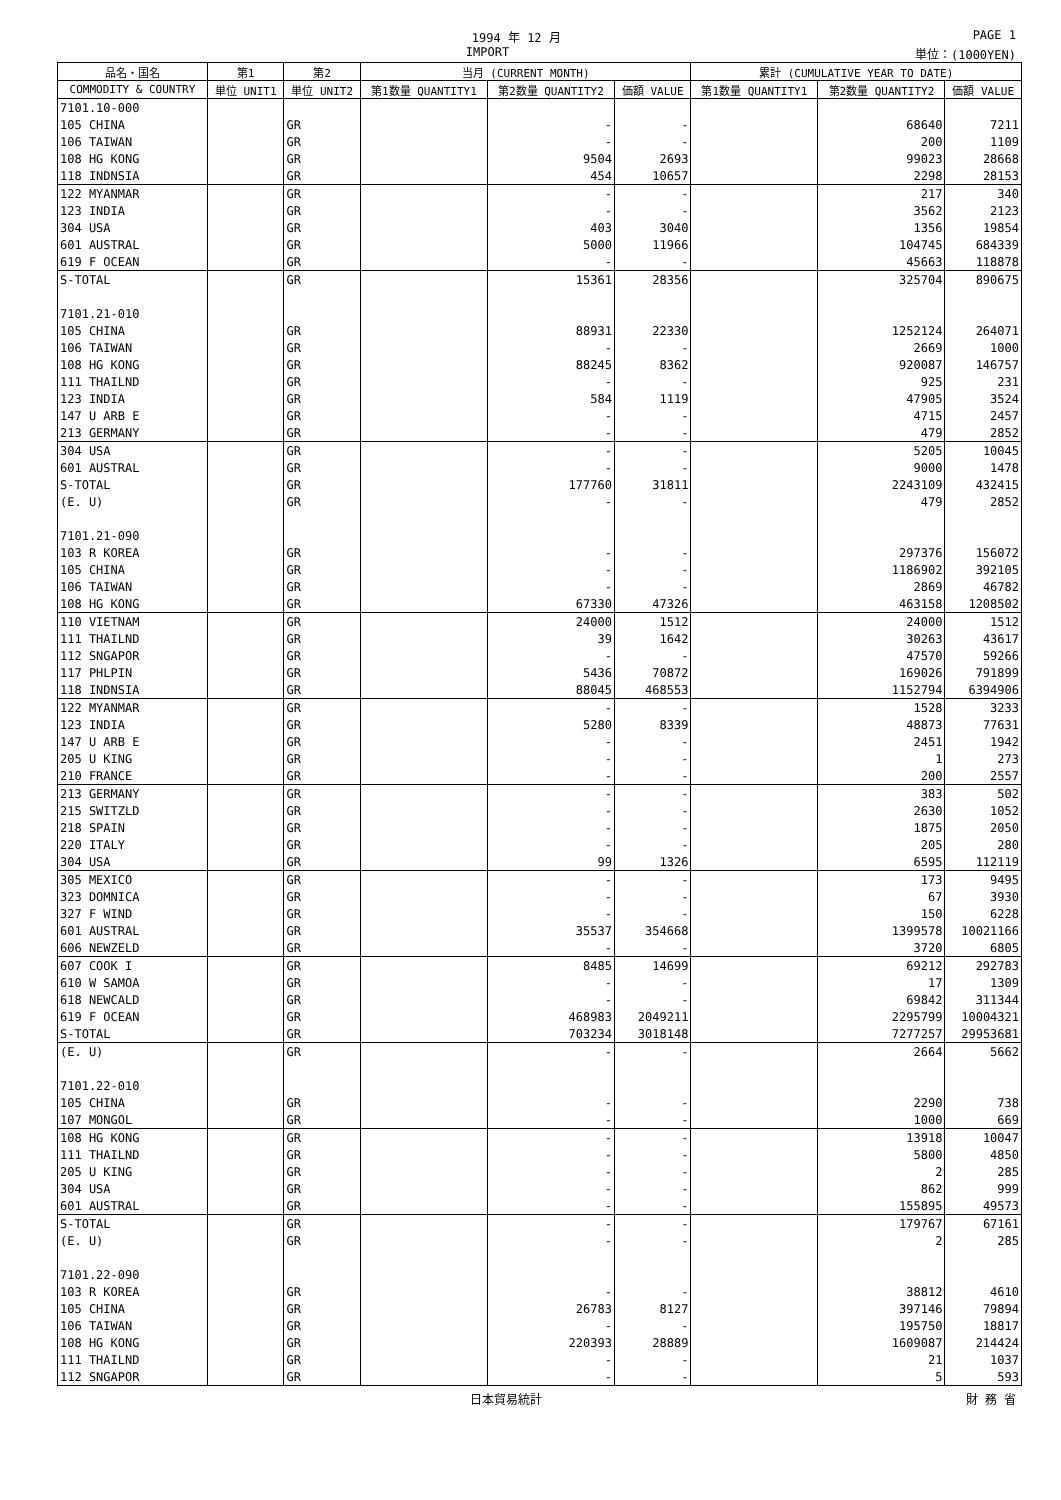1994 年 12 月 PAGE 1
IMPORT 単位：(1000YEN)
| 品名・国名 | 第1 | 第2 | 当月 (CURRENT MONTH) | | | 累計 (CUMULATIVE YEAR TO DATE) | | |
| --- | --- | --- | --- | --- | --- | --- | --- | --- |
| COMMODITY & COUNTRY | 単位 UNIT1 | 単位 UNIT2 | 第1数量 QUANTITY1 | 第2数量 QUANTITY2 | 価額 VALUE | 第1数量 QUANTITY1 | 第2数量 QUANTITY2 | 価額 VALUE |
| 7101.10-000 | | | | | | | | |
| 105 CHINA | | GR | | - | - | | 68640 | 7211 |
| 106 TAIWAN | | GR | | - | - | | 200 | 1109 |
| 108 HG KONG | | GR | | 9504 | 2693 | | 99023 | 28668 |
| 118 INDNSIA | | GR | | 454 | 10657 | | 2298 | 28153 |
| 122 MYANMAR | | GR | | - | - | | 217 | 340 |
| 123 INDIA | | GR | | - | - | | 3562 | 2123 |
| 304 USA | | GR | | 403 | 3040 | | 1356 | 19854 |
| 601 AUSTRAL | | GR | | 5000 | 11966 | | 104745 | 684339 |
| 619 F OCEAN | | GR | | - | - | | 45663 | 118878 |
| S-TOTAL | | GR | | 15361 | 28356 | | 325704 | 890675 |
| 7101.21-010 | | | | | | | | |
| 105 CHINA | | GR | | 88931 | 22330 | | 1252124 | 264071 |
| 106 TAIWAN | | GR | | - | - | | 2669 | 1000 |
| 108 HG KONG | | GR | | 88245 | 8362 | | 920087 | 146757 |
| 111 THAILND | | GR | | - | - | | 925 | 231 |
| 123 INDIA | | GR | | 584 | 1119 | | 47905 | 3524 |
| 147 U ARB E | | GR | | - | - | | 4715 | 2457 |
| 213 GERMANY | | GR | | - | - | | 479 | 2852 |
| 304 USA | | GR | | - | - | | 5205 | 10045 |
| 601 AUSTRAL | | GR | | - | - | | 9000 | 1478 |
| S-TOTAL | | GR | | 177760 | 31811 | | 2243109 | 432415 |
| (E. U) | | GR | | - | - | | 479 | 2852 |
| 7101.21-090 | | | | | | | | |
| 103 R KOREA | | GR | | - | - | | 297376 | 156072 |
| 105 CHINA | | GR | | - | - | | 1186902 | 392105 |
| 106 TAIWAN | | GR | | - | - | | 2869 | 46782 |
| 108 HG KONG | | GR | | 67330 | 47326 | | 463158 | 1208502 |
| 110 VIETNAM | | GR | | 24000 | 1512 | | 24000 | 1512 |
| 111 THAILND | | GR | | 39 | 1642 | | 30263 | 43617 |
| 112 SNGAPOR | | GR | | - | - | | 47570 | 59266 |
| 117 PHLPIN | | GR | | 5436 | 70872 | | 169026 | 791899 |
| 118 INDNSIA | | GR | | 88045 | 468553 | | 1152794 | 6394906 |
| 122 MYANMAR | | GR | | - | - | | 1528 | 3233 |
| 123 INDIA | | GR | | 5280 | 8339 | | 48873 | 77631 |
| 147 U ARB E | | GR | | - | - | | 2451 | 1942 |
| 205 U KING | | GR | | - | - | | 1 | 273 |
| 210 FRANCE | | GR | | - | - | | 200 | 2557 |
| 213 GERMANY | | GR | | - | - | | 383 | 502 |
| 215 SWITZLD | | GR | | - | - | | 2630 | 1052 |
| 218 SPAIN | | GR | | - | - | | 1875 | 2050 |
| 220 ITALY | | GR | | - | - | | 205 | 280 |
| 304 USA | | GR | | 99 | 1326 | | 6595 | 112119 |
| 305 MEXICO | | GR | | - | - | | 173 | 9495 |
| 323 DOMNICA | | GR | | - | - | | 67 | 3930 |
| 327 F WIND | | GR | | - | - | | 150 | 6228 |
| 601 AUSTRAL | | GR | | 35537 | 354668 | | 1399578 | 10021166 |
| 606 NEWZELD | | GR | | - | - | | 3720 | 6805 |
| 607 COOK I | | GR | | 8485 | 14699 | | 69212 | 292783 |
| 610 W SAMOA | | GR | | - | - | | 17 | 1309 |
| 618 NEWCALD | | GR | | - | - | | 69842 | 311344 |
| 619 F OCEAN | | GR | | 468983 | 2049211 | | 2295799 | 10004321 |
| S-TOTAL | | GR | | 703234 | 3018148 | | 7277257 | 29953681 |
| (E. U) | | GR | | - | - | | 2664 | 5662 |
| 7101.22-010 | | | | | | | | |
| 105 CHINA | | GR | | - | - | | 2290 | 738 |
| 107 MONGOL | | GR | | - | - | | 1000 | 669 |
| 108 HG KONG | | GR | | - | - | | 13918 | 10047 |
| 111 THAILND | | GR | | - | - | | 5800 | 4850 |
| 205 U KING | | GR | | - | - | | 2 | 285 |
| 304 USA | | GR | | - | - | | 862 | 999 |
| 601 AUSTRAL | | GR | | - | - | | 155895 | 49573 |
| S-TOTAL | | GR | | - | - | | 179767 | 67161 |
| (E. U) | | GR | | - | - | | 2 | 285 |
| 7101.22-090 | | | | | | | | |
| 103 R KOREA | | GR | | - | - | | 38812 | 4610 |
| 105 CHINA | | GR | | 26783 | 8127 | | 397146 | 79894 |
| 106 TAIWAN | | GR | | - | - | | 195750 | 18817 |
| 108 HG KONG | | GR | | 220393 | 28889 | | 1609087 | 214424 |
| 111 THAILND | | GR | | - | - | | 21 | 1037 |
| 112 SNGAPOR | | GR | | - | - | | 5 | 593 |
日本貿易統計 財 務 省